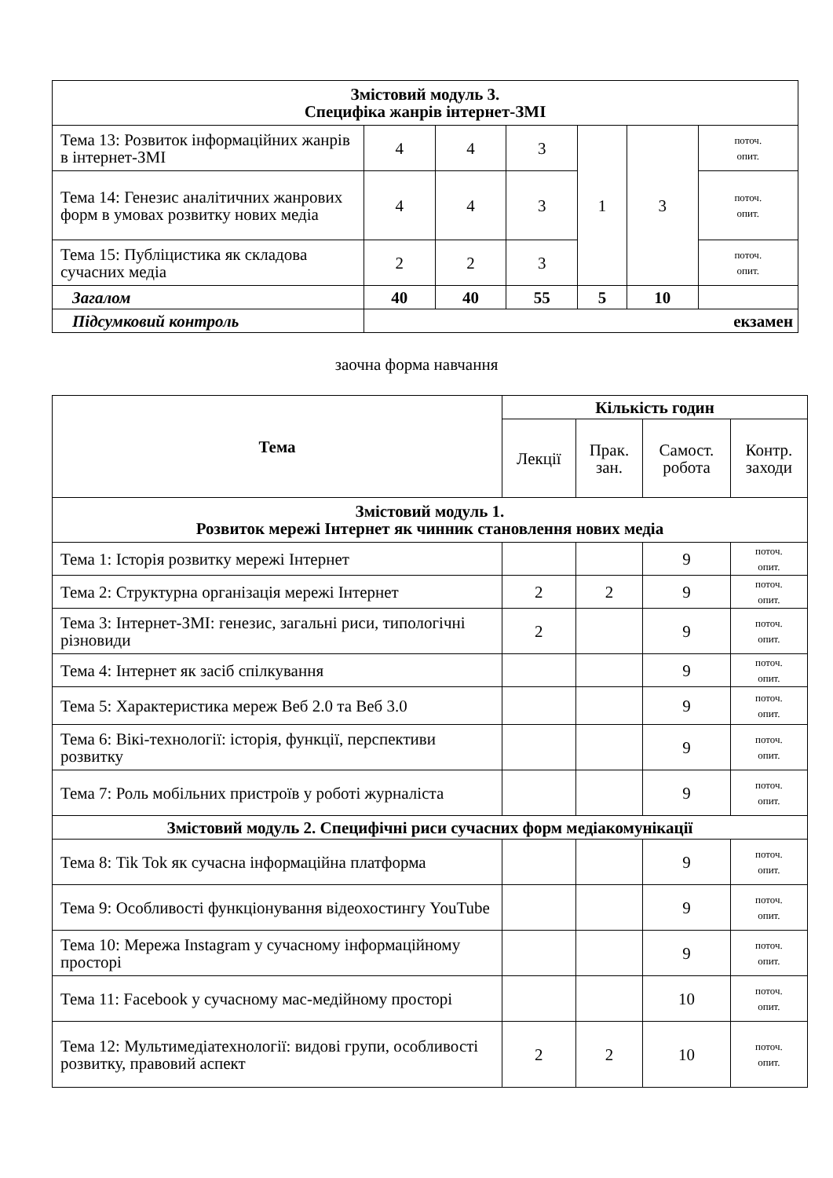| Змістовий модуль 3. Специфіка жанрів інтернет-ЗМІ | | | | | | |
| Тема 13: Розвиток інформаційних жанрів в інтернет-ЗМІ | 4 | 4 | 3 | 1 | 3 | поточ. опит. |
| Тема 14: Генезис аналітичних жанрових форм в умовах розвитку нових медіа | 4 | 4 | 3 | | | поточ. опит. |
| Тема 15: Публіцистика як складова сучасних медіа | 2 | 2 | 3 | | | поточ. опит. |
| Загалом | 40 | 40 | 55 | 5 | 10 | |
| Підсумковий контроль | екзамен | | | | | |
заочна форма навчання
| Тема | Кількість годин | | | |
| --- | --- | --- | --- | --- |
| | Лекції | Прак. зан. | Самост. робота | Контр. заходи |
| Змістовий модуль 1. Розвиток мережі Інтернет як чинник становлення нових медіа | | | | |
| Тема 1: Історія розвитку мережі Інтернет | | | 9 | поточ. опит. |
| Тема 2: Структурна організація мережі Інтернет | 2 | 2 | 9 | поточ. опит. |
| Тема 3: Інтернет-ЗМІ: генезис, загальні риси, типологічні різновиди | 2 | | 9 | поточ. опит. |
| Тема 4: Інтернет як засіб спілкування | | | 9 | поточ. опит. |
| Тема 5: Характеристика мереж Веб 2.0 та Веб 3.0 | | | 9 | поточ. опит. |
| Тема 6: Вікі-технології: історія, функції, перспективи розвитку | | | 9 | поточ. опит. |
| Тема 7: Роль мобільних пристроїв у роботі журналіста | | | 9 | поточ. опит. |
| Змістовий модуль 2. Специфічні риси сучасних форм медіакомунікації | | | | |
| Тема 8: Tik Tok як сучасна інформаційна платформа | | | 9 | поточ. опит. |
| Тема 9: Особливості функціонування відеохостингу YouTube | | | 9 | поточ. опит. |
| Тема 10: Мережа Instagram у сучасному інформаційному просторі | | | 9 | поточ. опит. |
| Тема 11: Facebook у сучасному мас-медійному просторі | | | 10 | поточ. опит. |
| Тема 12: Мультимедіатехнології: видові групи, особливості розвитку, правовий аспект | 2 | 2 | 10 | поточ. опит. |